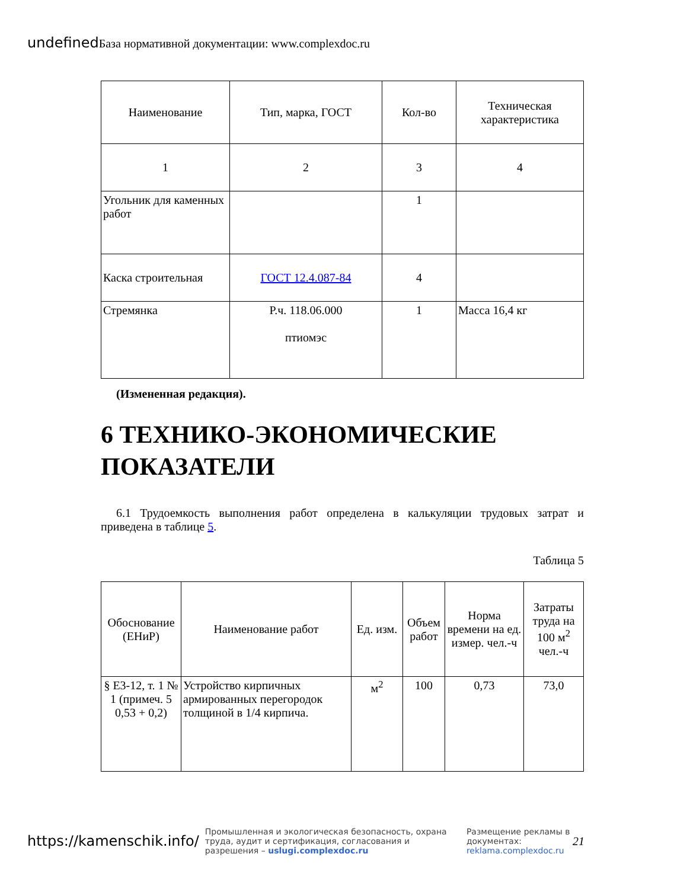undefined База нормативной документации: www.complexdoc.ru
| Наименование | Тип, марка, ГОСТ | Кол-во | Техническая характеристика |
| --- | --- | --- | --- |
| 1 | 2 | 3 | 4 |
| Угольник для каменных работ | | 1 | |
| Каска строительная | ГОСТ 12.4.087-84 | 4 | |
| Стремянка | Р.ч. 118.06.000 птиомэс | 1 | Масса 16,4 кг |
(Измененная редакция).
6 ТЕХНИКО-ЭКОНОМИЧЕСКИЕ ПОКАЗАТЕЛИ
6.1 Трудоемкость выполнения работ определена в калькуляции трудовых затрат и приведена в таблице 5.
Таблица 5
| Обоснование (ЕНиР) | Наименование работ | Ед. изм. | Объем работ | Норма времени на ед. измер. чел.-ч | Затраты труда на 100 м<sup>2</sup> чел.-ч |
| --- | --- | --- | --- | --- | --- |
| § Е3-12, т. 1 № 1 (примеч. 5 0,53 + 0,2) | Устройство кирпичных армированных перегородок толщиной в 1/4 кирпича. | м<sup>2</sup> | 100 | 0,73 | 73,0 |
https://kamenschik.info/ Промышленная и экологическая безопасность, охрана труда, аудит и сертификация, согласования и разрешения – uslugi.complexdoc.ru Размещение рекламы в документах: reklama.complexdoc.ru 21